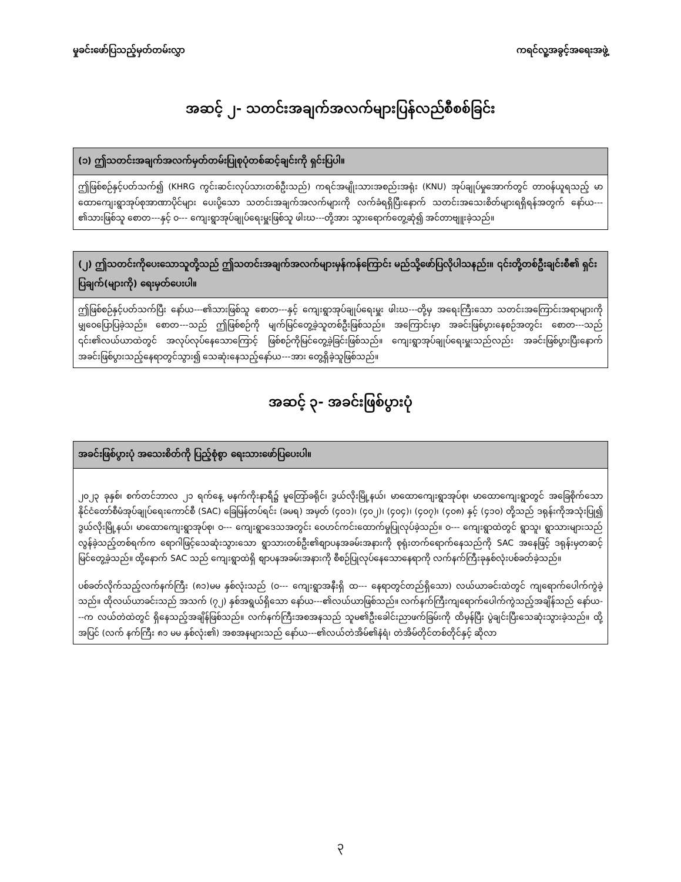မှုခင်းဖော်ပြသည့်မှတ်တမ်းလွှာ ကရင်လူ့အခွင့်အရေးအဖွဲ့
အဆင့် ၂- သတင်းအချက်အလက်များပြန်လည်စီစစ်ခြင်း
| (၁) ဤသတင်းအချက်အလက်မှတ်တမ်းပြုစုပုံတစ်ဆင့်ချင်းကို ရှင်းပြပါ။ |
| --- |
| ဤဖြစ်စဉ်နှင့်ပတ်သက်၍ (KHRG ကွင်းဆင်းလုပ်သားတစ်ဦးသည်) ကရင်အမျိုးသားအစည်းအရုံး (KNU) အုပ်ချုပ်မှုအောက်တွင် တာဝန်ယူရသည့် မာထောကျေးရွာအုပ်စုအာဏာပိုင်များ ပေးပို့သော သတင်းအချက်အလက်များကို လက်ခံရရှိပြီးနောက် သတင်းအသေးစိတ်များရရှိရန်အတွက် နော်ယ---၏သားဖြစ်သူ စောတ---နှင့် ဝ--- ကျေးရွာအုပ်ချုပ်ရေးမှူးဖြစ်သူ ဖါးဃ---တို့အား သွားရောက်တွေ့ဆုံ၍ အင်တာဗျူးခဲ့သည်။ |
| (၂) ဤသတင်းကိုပေးသောသူတို့သည် ဤသတင်းအချက်အလက်များမှန်ကန်ကြောင်း မည်သို့ဖော်ပြလိုပါသနည်း။ ၎င်းတို့တစ်ဦးချင်းစီ၏ ရှင်းပြချက်(များကို) ရေးမှတ်ပေးပါ။ |
| --- |
| ဤဖြစ်စဉ်နှင့်ပတ်သက်ပြီး နော်ယ---၏သားဖြစ်သူ စောတ---နှင့် ကျေးရွာအုပ်ချုပ်ရေးမှူး ဖါးဃ---တို့မှ အရေးကြီးသော သတင်းအကြောင်းအရာများကို မျှဝေပြောပြခဲ့သည်။ စောတ---သည် ဤဖြစ်စဉ်ကို မျက်မြင်တွေ့ခဲ့သူတစ်ဦးဖြစ်သည်။ အကြောင်းမှာ အခင်းဖြစ်ပွားနေစဉ်အတွင်း စောတ---သည် ၎င်း၏လယ်ယာထဲတွင် အလုပ်လုပ်နေသောကြောင့် ဖြစ်စဉ်ကိုမြင်တွေ့ခဲ့ခြင်းဖြစ်သည်။ ကျေးရွာအုပ်ချုပ်ရေးမှူးသည်လည်း အခင်းဖြစ်ပွားပြီးနောက် အခင်းဖြစ်ပွားသည့်နေရာတွင်သွား၍ သေဆုံးနေသည့်နော်ယ---အား တွေ့ရှိခဲ့သူဖြစ်သည်။ |
အဆင့် ၃- အခင်းဖြစ်ပွားပုံ
| အခင်းဖြစ်ပွားပုံ အသေးစိတ်ကို ပြည့်စုံစွာ ရေးသားဖော်ပြပေးပါ။ |
| --- |
| ၂၀၂၃ ခုနှစ်၊ စက်တင်ဘာလ ၂၁ ရက်နေ့ မနက်ကိုးနာရီ၌ မူတြော်ခရိုင်၊ ဒွယ်လိုးမြို့နယ်၊ မာထောကျေးရွာအုပ်စု၊ မာထောကျေးရွာတွင် အခြေစိုက်သော နိုင်ငံတော်စီမံအုပ်ချုပ်ရေးကောင်စီ (SAC) ခြေမြန်တပ်ရင်း (ခမရ) အမှတ် (၄၀၁)၊ (၄၀၂)၊ (၄၀၄)၊ (၄၀၇)၊ (၄၀၈) နှင့် (၄၁၀) တို့သည် ဒရုန်းကိုအသုံးပြု၍ ဒွယ်လိုးမြို့နယ်၊ မာထောကျေးရွာအုပ်စု၊ ဝ--- ကျေးရွာဒေသအတွင်း ဝေဟင်ကင်းထောက်မှုပြုလုပ်ခဲ့သည်။ ဝ--- ကျေးရွာထဲတွင် ရွာသူ၊ ရွာသားများသည် လွန်ခဲ့သည့်တစ်ရက်က ရောဂါဖြင့်သေဆုံးသွားသော ရွာသားတစ်ဦး၏စျာပနအခမ်းအနားကို စုရုံးတက်ရောက်နေသည်ကို SAC အနေဖြင့် ဒရုန်းမှတဆင့် မြင်တွေ့ခဲ့သည်။ ထို့နောက် SAC သည် ကျေးရွာထဲရှိ စျာပနအခမ်းအနားကို စီစဉ်ပြုလုပ်နေသောနေရာကို လက်နက်ကြီးခုနှစ်လုံးပစ်ခတ်ခဲ့သည်။ ပစ်ခတ်လိုက်သည့်လက်နက်ကြီး (၈၁)မမ နှစ်လုံးသည် (ဝ--- ကျေးရွာအနီးရှိ ထ--- နေရာတွင်တည်ရှိသော) လယ်ယာခင်းထဲတွင် ကျရောက်ပေါက်ကွဲခဲ့သည်။ ထိုလယ်ယာခင်းသည် အသက် (၇၂) နှစ်အရွယ်ရှိသော နော်ယ---၏လယ်ယာဖြစ်သည်။ လက်နက်ကြီးကျရောက်ပေါက်ကွဲသည့်အချိန်သည် နော်ယ---က လယ်တဲထဲတွင် ရှိနေသည့်အချိန်ဖြစ်သည်။ လက်နက်ကြီးအစအနသည် သူမ၏ဦးခေါင်းညာဖက်ခြမ်းကို ထိမှန်ပြီး ပွဲချင်းပြီးသေဆုံးသွားခဲ့သည်။ ထို့အပြင် (လက် နက်ကြီး ၈၁ မမ နှစ်လုံး၏) အစအနများသည် နော်ယ---၏လယ်တဲအိမ်၏နံရံ၊ တဲအိမ်တိုင်တစ်တိုင်နှင့် ဆိုလာ |
၃